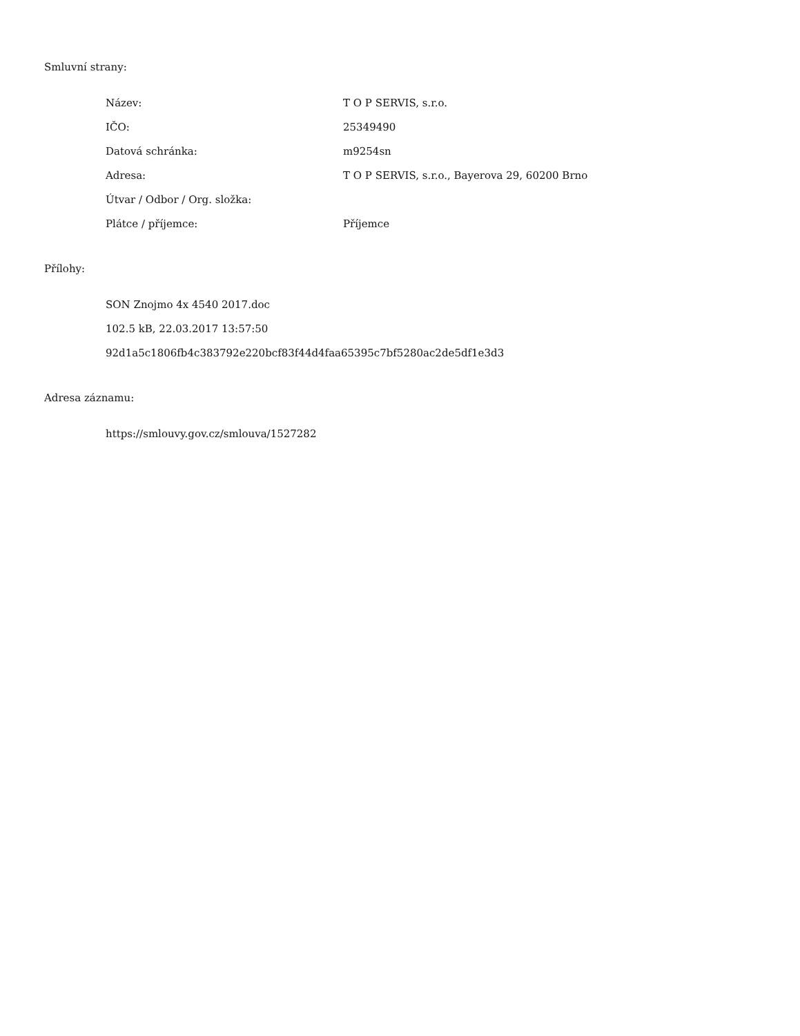Smluvní strany:
| Název: | T O P SERVIS, s.r.o. |
| IČO: | 25349490 |
| Datová schránka: | m9254sn |
| Adresa: | T O P SERVIS, s.r.o., Bayerova 29, 60200 Brno |
| Útvar / Odbor / Org. složka: | |
| Plátce / příjemce: | Příjemce |
Přílohy:
SON Znojmo 4x 4540 2017.doc
102.5 kB, 22.03.2017 13:57:50
92d1a5c1806fb4c383792e220bcf83f44d4faa65395c7bf5280ac2de5df1e3d3
Adresa záznamu:
https://smlouvy.gov.cz/smlouva/1527282